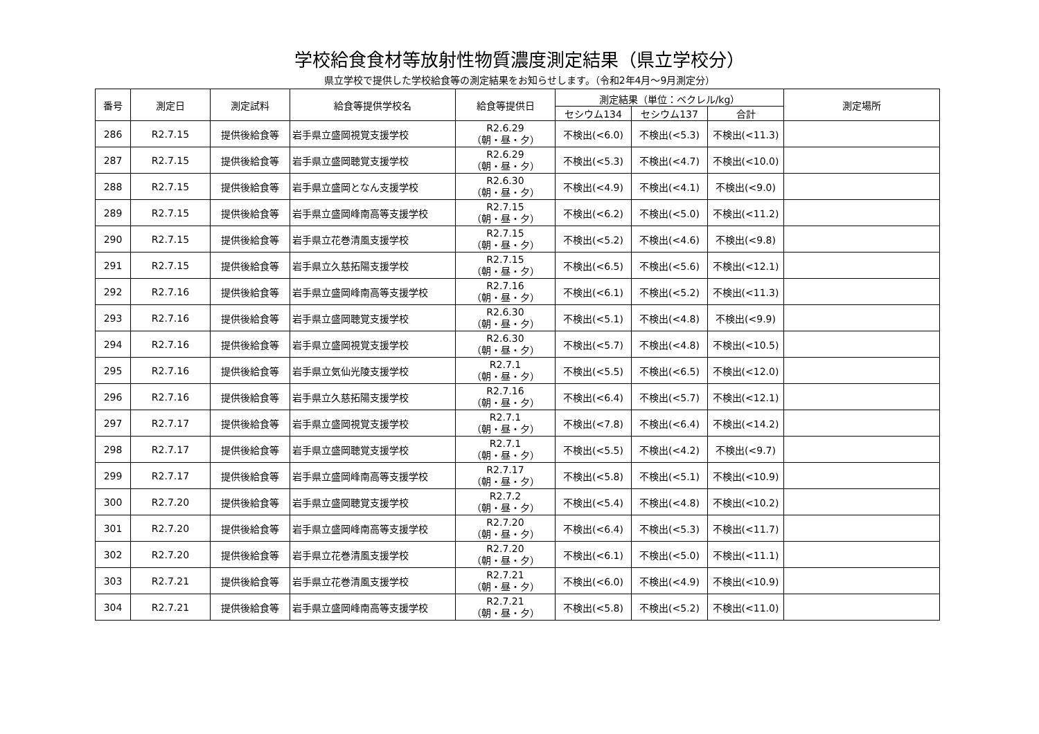学校給食食材等放射性物質濃度測定結果（県立学校分）
県立学校で提供した学校給食等の測定結果をお知らせします。（令和2年4月～9月測定分）
| 番号 | 測定日 | 測定試料 | 給食等提供学校名 | 給食等提供日 | 測定結果（単位：ベクレル/kg） | | | 測定場所 |
| --- | --- | --- | --- | --- | --- | --- | --- | --- |
| | | | | | セシウム134 | セシウム137 | 合計 | |
| 286 | R2.7.15 | 提供後給食等 | 岩手県立盛岡視覚支援学校 | R2.6.29 （朝・昼・夕） | 不検出(<6.0) | 不検出(<5.3) | 不検出(<11.3) | |
| 287 | R2.7.15 | 提供後給食等 | 岩手県立盛岡聴覚支援学校 | R2.6.29 （朝・昼・夕） | 不検出(<5.3) | 不検出(<4.7) | 不検出(<10.0) | |
| 288 | R2.7.15 | 提供後給食等 | 岩手県立盛岡となん支援学校 | R2.6.30 （朝・昼・夕） | 不検出(<4.9) | 不検出(<4.1) | 不検出(<9.0) | |
| 289 | R2.7.15 | 提供後給食等 | 岩手県立盛岡峰南高等支援学校 | R2.7.15 （朝・昼・夕） | 不検出(<6.2) | 不検出(<5.0) | 不検出(<11.2) | |
| 290 | R2.7.15 | 提供後給食等 | 岩手県立花巻清風支援学校 | R2.7.15 （朝・昼・夕） | 不検出(<5.2) | 不検出(<4.6) | 不検出(<9.8) | |
| 291 | R2.7.15 | 提供後給食等 | 岩手県立久慈拓陽支援学校 | R2.7.15 （朝・昼・夕） | 不検出(<6.5) | 不検出(<5.6) | 不検出(<12.1) | |
| 292 | R2.7.16 | 提供後給食等 | 岩手県立盛岡峰南高等支援学校 | R2.7.16 （朝・昼・夕） | 不検出(<6.1) | 不検出(<5.2) | 不検出(<11.3) | |
| 293 | R2.7.16 | 提供後給食等 | 岩手県立盛岡聴覚支援学校 | R2.6.30 （朝・昼・夕） | 不検出(<5.1) | 不検出(<4.8) | 不検出(<9.9) | |
| 294 | R2.7.16 | 提供後給食等 | 岩手県立盛岡視覚支援学校 | R2.6.30 （朝・昼・夕） | 不検出(<5.7) | 不検出(<4.8) | 不検出(<10.5) | |
| 295 | R2.7.16 | 提供後給食等 | 岩手県立気仙光陵支援学校 | R2.7.1 （朝・昼・夕） | 不検出(<5.5) | 不検出(<6.5) | 不検出(<12.0) | |
| 296 | R2.7.16 | 提供後給食等 | 岩手県立久慈拓陽支援学校 | R2.7.16 （朝・昼・夕） | 不検出(<6.4) | 不検出(<5.7) | 不検出(<12.1) | |
| 297 | R2.7.17 | 提供後給食等 | 岩手県立盛岡視覚支援学校 | R2.7.1 （朝・昼・夕） | 不検出(<7.8) | 不検出(<6.4) | 不検出(<14.2) | |
| 298 | R2.7.17 | 提供後給食等 | 岩手県立盛岡聴覚支援学校 | R2.7.1 （朝・昼・夕） | 不検出(<5.5) | 不検出(<4.2) | 不検出(<9.7) | |
| 299 | R2.7.17 | 提供後給食等 | 岩手県立盛岡峰南高等支援学校 | R2.7.17 （朝・昼・夕） | 不検出(<5.8) | 不検出(<5.1) | 不検出(<10.9) | |
| 300 | R2.7.20 | 提供後給食等 | 岩手県立盛岡聴覚支援学校 | R2.7.2 （朝・昼・夕） | 不検出(<5.4) | 不検出(<4.8) | 不検出(<10.2) | |
| 301 | R2.7.20 | 提供後給食等 | 岩手県立盛岡峰南高等支援学校 | R2.7.20 （朝・昼・夕） | 不検出(<6.4) | 不検出(<5.3) | 不検出(<11.7) | |
| 302 | R2.7.20 | 提供後給食等 | 岩手県立花巻清風支援学校 | R2.7.20 （朝・昼・夕） | 不検出(<6.1) | 不検出(<5.0) | 不検出(<11.1) | |
| 303 | R2.7.21 | 提供後給食等 | 岩手県立花巻清風支援学校 | R2.7.21 （朝・昼・夕） | 不検出(<6.0) | 不検出(<4.9) | 不検出(<10.9) | |
| 304 | R2.7.21 | 提供後給食等 | 岩手県立盛岡峰南高等支援学校 | R2.7.21 （朝・昼・夕） | 不検出(<5.8) | 不検出(<5.2) | 不検出(<11.0) | |